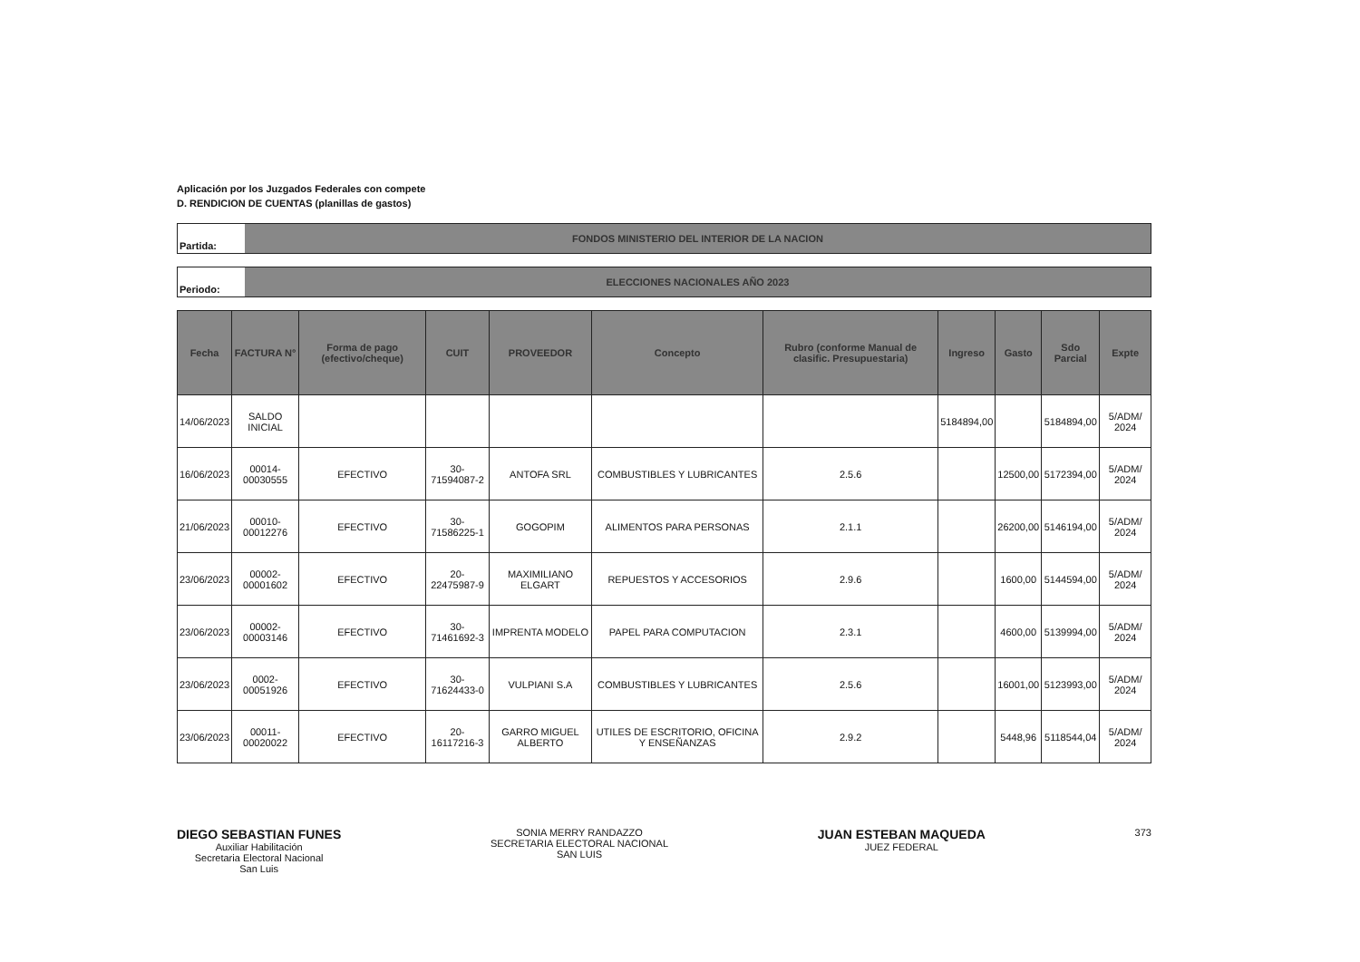Aplicación por los Juzgados Federales con compete
D. RENDICION DE CUENTAS (planillas de gastos)
Partida: FONDOS MINISTERIO DEL INTERIOR DE LA NACION
Periodo: ELECCIONES NACIONALES AÑO 2023
| Fecha | FACTURA N° | Forma de pago (efectivo/cheque) | CUIT | PROVEEDOR | Concepto | Rubro (conforme Manual de clasific. Presupuestaria) | Ingreso | Gasto | Sdo Parcial | Expte |
| --- | --- | --- | --- | --- | --- | --- | --- | --- | --- | --- |
| 14/06/2023 | SALDO INICIAL | | | | | | 5184894,00 | | 5184894,00 | 5/ADM/ 2024 |
| 16/06/2023 | 00014-00030555 | EFECTIVO | 30-71594087-2 | ANTOFA SRL | COMBUSTIBLES Y LUBRICANTES | 2.5.6 | | 12500,00 | 5172394,00 | 5/ADM/ 2024 |
| 21/06/2023 | 00010-00012276 | EFECTIVO | 30-71586225-1 | GOGOPIM | ALIMENTOS PARA PERSONAS | 2.1.1 | | 26200,00 | 5146194,00 | 5/ADM/ 2024 |
| 23/06/2023 | 00002-00001602 | EFECTIVO | 20-22475987-9 | MAXIMILIANO ELGART | REPUESTOS Y ACCESORIOS | 2.9.6 | | 1600,00 | 5144594,00 | 5/ADM/ 2024 |
| 23/06/2023 | 00002-00003146 | EFECTIVO | 30-71461692-3 | IMPRENTA MODELO | PAPEL PARA COMPUTACION | 2.3.1 | | 4600,00 | 5139994,00 | 5/ADM/ 2024 |
| 23/06/2023 | 0002-00051926 | EFECTIVO | 30-71624433-0 | VULPIANI S.A | COMBUSTIBLES Y LUBRICANTES | 2.5.6 | | 16001,00 | 5123993,00 | 5/ADM/ 2024 |
| 23/06/2023 | 00011-00020022 | EFECTIVO | 20-16117216-3 | GARRO MIGUEL ALBERTO | UTILES DE ESCRITORIO, OFICINA Y ENSEÑANZAS | 2.9.2 | | 5448,96 | 5118544,04 | 5/ADM/ 2024 |
DIEGO SEBASTIAN FUNES
Auxiliar Habilitación
Secretaria Electoral Nacional
San Luis
SONIA MERRY RANDAZZO
SECRETARIA ELECTORAL NACIONAL
SAN LUIS
JUAN ESTEBAN MAQUEDA
JUEZ FEDERAL
373